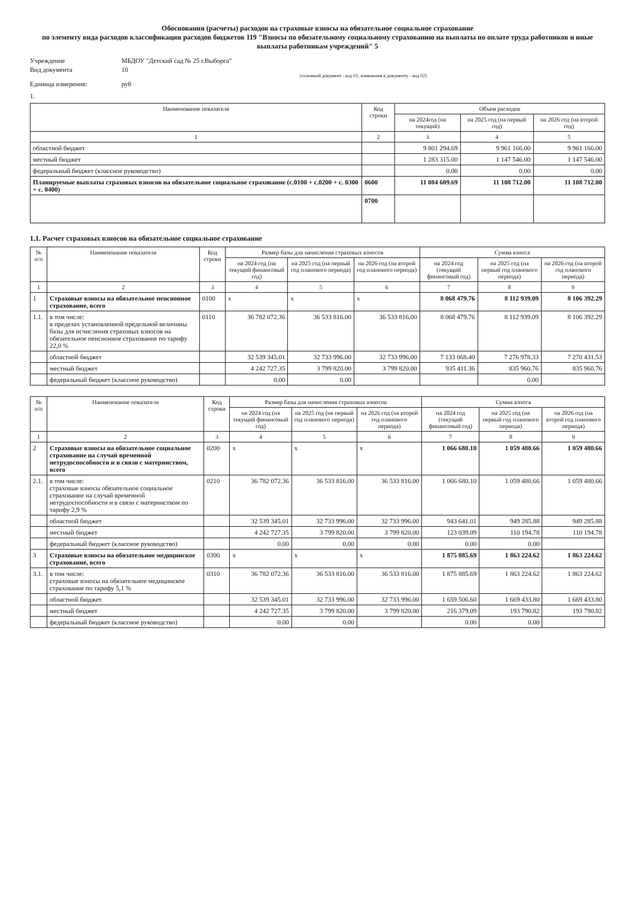Обоснования (расчеты) расходов на страховые взносы на обязательное социальное страхование
по элементу вида расходов классификации расходов бюджетов 119 "Взносы по обязательному социальному страхованию на выплаты по оплате труда работников и иные выплаты работникам учреждений" 5
Учреждение
МБДОУ "Детский сад № 25 г.Выборга"
Вид документа
10
(основной документ - код 01; изменения к документу - код 02)
Единица измерения:
руб
1.
| Наименование показателя | Код строки | Объем расходов | | |
| --- | --- | --- | --- | --- |
| | | на 2024год (на текущий) | на 2025 год (на первый год) | на 2026 год (на второй год) |
| 1 | 2 | 3 | 4 | 5 |
| областной бюджет | | 9 801 294.69 | 9 961 166.00 | 9 961 166.00 |
| местный бюджет | | 1 283 315.00 | 1 147 546.00 | 1 147 546.00 |
| федеральный бюджет (классное руководство) | | 0.00 | 0.00 | 0.00 |
| Планируемые выплаты страховых взносов на обязательное социальное страхование (с.0100 + с.0200 + с. 0300 + с. 0400) | 0600 | 11 084 609.69 | 11 108 712.00 | 11 108 712.00 |
| | 0700 | | | |
1.1. Расчет страховых взносов на обязательное социальное страхование
| № п/п | Наименование показателя | Код строки | Размер базы для начисления страховых взносов | | | Сумма взноса | | |
| --- | --- | --- | --- | --- | --- | --- | --- | --- |
| | | | на 2024 год (на текущий финансовый год) | на 2025 год (на первый год планового периода) | на 2026 год (на второй год планового периода) | на 2024 год (текущий финансовый год) | на 2025 год (на первый год планового периода) | на 2026 год (на второй год планового периода) |
| 1 | 2 | 3 | 4 | 5 | 6 | 7 | 8 | 9 |
| 1 | Страховые взносы на обязательное пенсионное страхование, всего | 0100 | x | x | x | 8 068 479.76 | 8 112 939.09 | 8 106 392.29 |
| 1.1. | в том числе: в пределах установленной предельной величины базы для исчисления страховых взносов на обязательное пенсионное страхование по тарифу 22,0 % | 0110 | 36 782 072.36 | 36 533 816.00 | 36 533 816.00 | 8 068 479.76 | 8 112 939.09 | 8 106 392.29 |
| | областной бюджет | | 32 539 345.01 | 32 733 996.00 | 32 733 996.00 | 7 133 068.40 | 7 276 978.33 | 7 270 431.53 |
| | местный бюджет | | 4 242 727.35 | 3 799 820.00 | 3 799 820.00 | 935 411.36 | 835 960.76 | 835 960.76 |
| | федеральный бюджет (классное руководство) | | 0.00 | 0.00 | | | 0.00 | |
| № п/п | Наименование показателя | Код строки | Размер базы для начисления страховых взносов | | | Сумма взноса | | |
| --- | --- | --- | --- | --- | --- | --- | --- | --- |
| | | | на 2024 год (на текущий финансовый год) | на 2025 год (на первый год планового периода) | на 2026 год (на второй год планового периода) | на 2024 год (текущий финансовый год) | на 2025 год (на первый год планового периода) | на 2026 год (на второй год планового периода) |
| 1 | 2 | 3 | 4 | 5 | 6 | 7 | 8 | 9 |
| 2 | Страховые взносы на обязательное социальное страхование на случай временной нетрудоспособности и в связи с материнством, всего | 0200 | x | x | x | 1 066 680.10 | 1 059 480.66 | 1 059 480.66 |
| 2.1. | в том числе: страховые взносы обязательное социальное страхование на случай временной нетрудоспособности и в связи с материнством по тарифу 2,9 % | 0210 | 36 782 072.36 | 36 533 816.00 | 36 533 816.00 | 1 066 680.10 | 1 059 480.66 | 1 059 480.66 |
| | областной бюджет | | 32 539 345.01 | 32 733 996.00 | 32 733 996.00 | 943 641.01 | 949 285.88 | 949 285.88 |
| | местный бюджет | | 4 242 727.35 | 3 799 820.00 | 3 799 820.00 | 123 039.09 | 110 194.78 | 110 194.78 |
| | федеральный бюджет (классное руководство) | | 0.00 | 0.00 | 0.00 | 0.00 | 0.00 | |
| 3 | Страховые взносы на обязательное медицинское страхование, всего | 0300 | x | x | x | 1 875 885.69 | 1 863 224.62 | 1 863 224.62 |
| 3.1. | в том числе: страховые взносы на обязательное медицинское страхование по тарифу 5,1 % | 0310 | 36 782 072.36 | 36 533 816.00 | 36 533 816.00 | 1 875 885.69 | 1 863 224.62 | 1 863 224.62 |
| | областной бюджет | | 32 539 345.01 | 32 733 996.00 | 32 733 996.00 | 1 659 506.60 | 1 669 433.80 | 1 669 433.80 |
| | местный бюджет | | 4 242 727.35 | 3 799 820.00 | 3 799 820.00 | 216 379.09 | 193 790.82 | 193 790.82 |
| | федеральный бюджет (классное руководство) | | 0.00 | 0.00 | | 0.00 | 0.00 | |